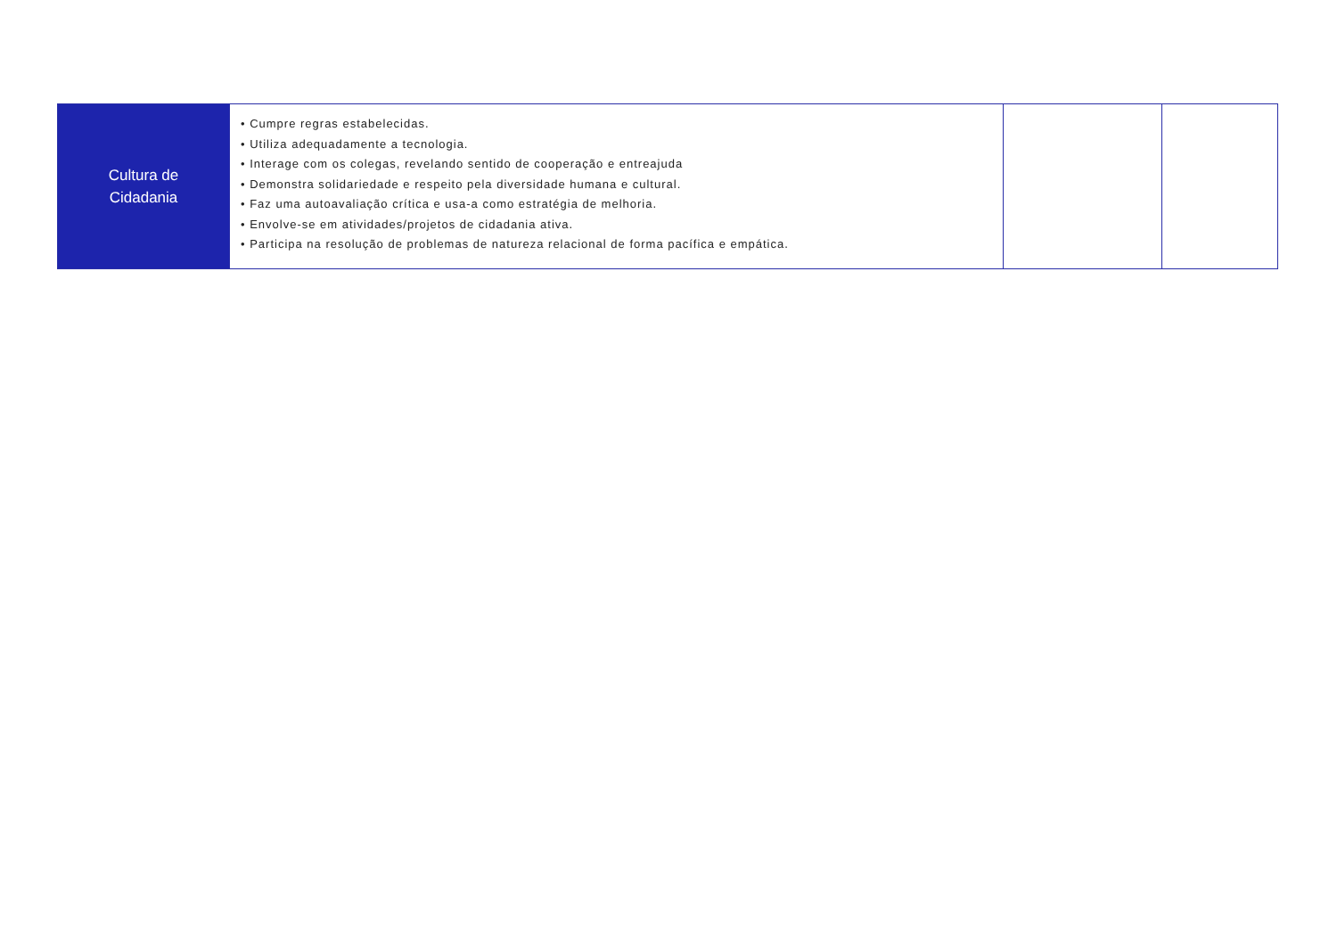| Cultura de Cidadania | • Cumpre regras estabelecidas. • Utiliza adequadamente a tecnologia. • Interage com os colegas, revelando sentido de cooperação e entreajuda • Demonstra solidariedade e respeito pela diversidade humana e cultural. • Faz uma autoavaliação crítica e usa-a como estratégia de melhoria. • Envolve-se em atividades/projetos de cidadania ativa. • Participa na resolução de problemas de natureza relacional de forma pacífica e empática. | | |